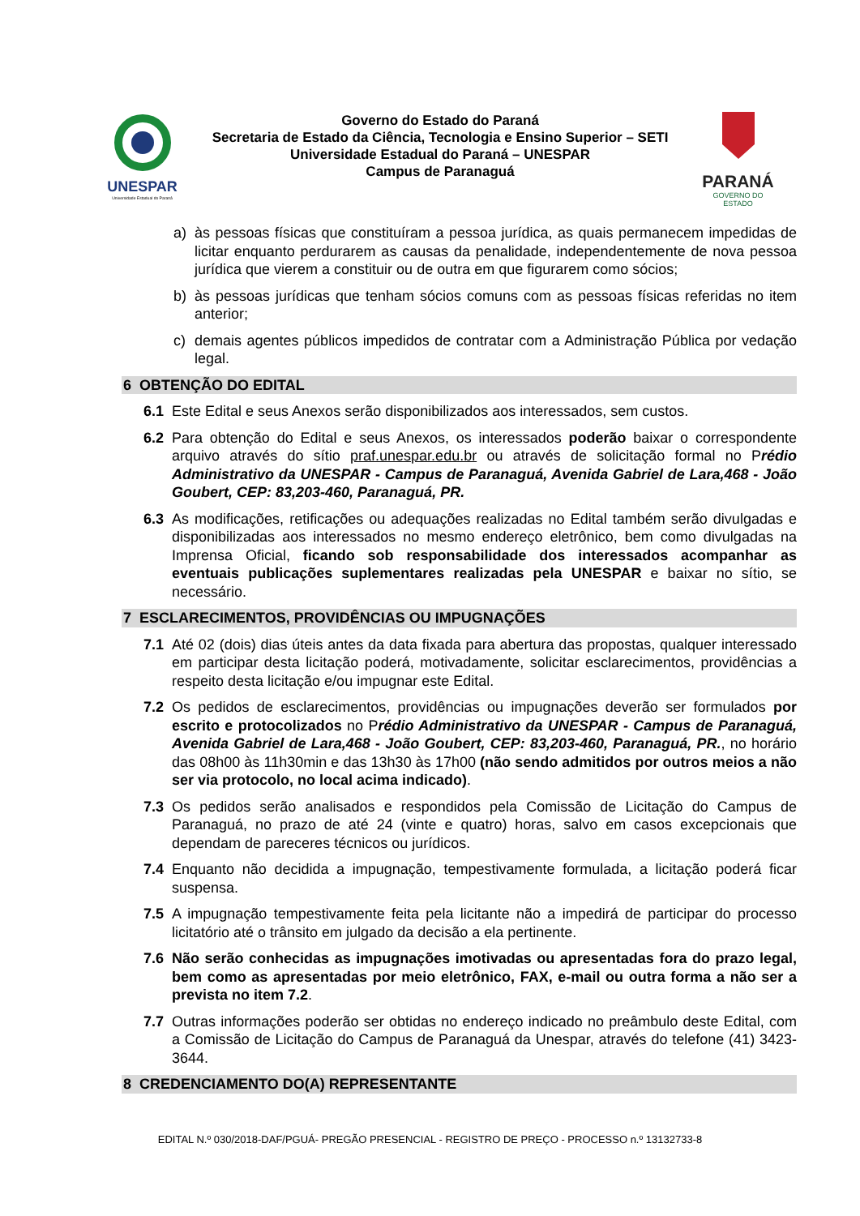UNESPAR
Universidade Estadual do Paraná
Governo do Estado do Paraná
Secretaria de Estado da Ciência, Tecnologia e Ensino Superior – SETI
Universidade Estadual do Paraná – UNESPAR
Campus de Paranaguá
PARANÁ
GOVERNO DO ESTADO
a) às pessoas físicas que constituíram a pessoa jurídica, as quais permanecem impedidas de licitar enquanto perdurarem as causas da penalidade, independentemente de nova pessoa jurídica que vierem a constituir ou de outra em que figurarem como sócios;
b) às pessoas jurídicas que tenham sócios comuns com as pessoas físicas referidas no item anterior;
c) demais agentes públicos impedidos de contratar com a Administração Pública por vedação legal.
6 OBTENÇÃO DO EDITAL
6.1 Este Edital e seus Anexos serão disponibilizados aos interessados, sem custos.
6.2 Para obtenção do Edital e seus Anexos, os interessados poderão baixar o correspondente arquivo através do sítio praf.unespar.edu.br ou através de solicitação formal no Prédio Administrativo da UNESPAR - Campus de Paranaguá, Avenida Gabriel de Lara,468 - João Goubert, CEP: 83,203-460, Paranaguá, PR.
6.3 As modificações, retificações ou adequações realizadas no Edital também serão divulgadas e disponibilizadas aos interessados no mesmo endereço eletrônico, bem como divulgadas na Imprensa Oficial, ficando sob responsabilidade dos interessados acompanhar as eventuais publicações suplementares realizadas pela UNESPAR e baixar no sítio, se necessário.
7 ESCLARECIMENTOS, PROVIDÊNCIAS OU IMPUGNAÇÕES
7.1 Até 02 (dois) dias úteis antes da data fixada para abertura das propostas, qualquer interessado em participar desta licitação poderá, motivadamente, solicitar esclarecimentos, providências a respeito desta licitação e/ou impugnar este Edital.
7.2 Os pedidos de esclarecimentos, providências ou impugnações deverão ser formulados por escrito e protocolizados no Prédio Administrativo da UNESPAR - Campus de Paranaguá, Avenida Gabriel de Lara,468 - João Goubert, CEP: 83,203-460, Paranaguá, PR., no horário das 08h00 às 11h30min e das 13h30 às 17h00 (não sendo admitidos por outros meios a não ser via protocolo, no local acima indicado).
7.3 Os pedidos serão analisados e respondidos pela Comissão de Licitação do Campus de Paranaguá, no prazo de até 24 (vinte e quatro) horas, salvo em casos excepcionais que dependam de pareceres técnicos ou jurídicos.
7.4 Enquanto não decidida a impugnação, tempestivamente formulada, a licitação poderá ficar suspensa.
7.5 A impugnação tempestivamente feita pela licitante não a impedirá de participar do processo licitatório até o trânsito em julgado da decisão a ela pertinente.
7.6 Não serão conhecidas as impugnações imotivadas ou apresentadas fora do prazo legal, bem como as apresentadas por meio eletrônico, FAX, e-mail ou outra forma a não ser a prevista no item 7.2.
7.7 Outras informações poderão ser obtidas no endereço indicado no preâmbulo deste Edital, com a Comissão de Licitação do Campus de Paranaguá da Unespar, através do telefone (41) 3423-3644.
8 CREDENCIAMENTO DO(A) REPRESENTANTE
EDITAL N.º 030/2018-DAF/PGUÁ- PREGÃO PRESENCIAL - REGISTRO DE PREÇO - PROCESSO n.º 13132733-8